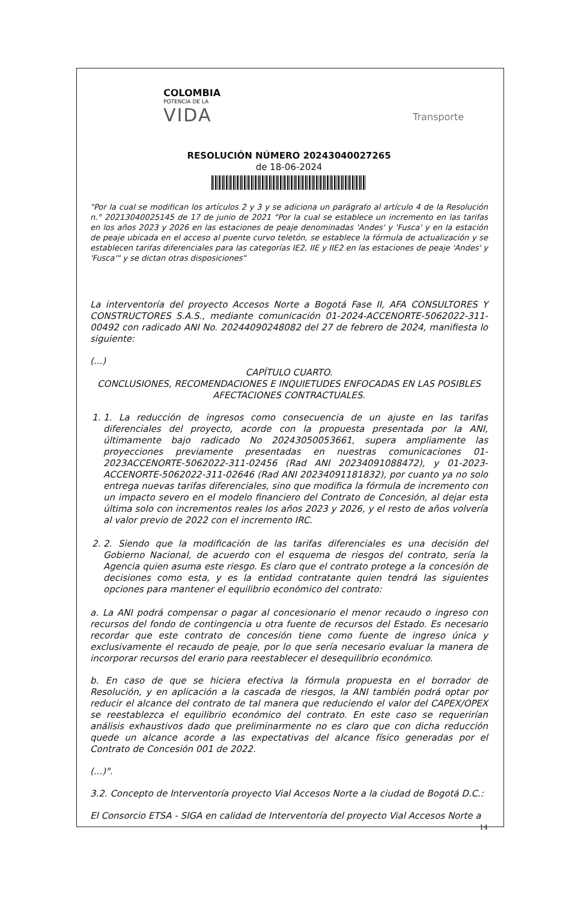COLOMBIA
POTENCIA DE LA
VIDA
Transporte
RESOLUCIÓN NÚMERO 20243040027265
de 18-06-2024
"Por la cual se modifican los artículos 2 y 3 y se adiciona un parágrafo al artículo 4 de la Resolución n.° 20213040025145 de 17 de junio de 2021 "Por la cual se establece un incremento en las tarifas en los años 2023 y 2026 en las estaciones de peaje denominadas 'Andes' y 'Fusca' y en la estación de peaje ubicada en el acceso al puente curvo teletón, se establece la fórmula de actualización y se establecen tarifas diferenciales para las categorías IE2, IIE y IIE2 en las estaciones de peaje 'Andes' y 'Fusca'" y se dictan otras disposiciones"
La interventoría del proyecto Accesos Norte a Bogotá Fase II, AFA CONSULTORES Y CONSTRUCTORES S.A.S., mediante comunicación 01-2024-ACCENORTE-5062022-311-00492 con radicado ANI No. 20244090248082 del 27 de febrero de 2024, manifiesta lo siguiente:
(...)
CAPÍTULO CUARTO.
CONCLUSIONES, RECOMENDACIONES E INQUIETUDES ENFOCADAS EN LAS POSIBLES AFECTACIONES CONTRACTUALES.
1. 1. La reducción de ingresos como consecuencia de un ajuste en las tarifas diferenciales del proyecto, acorde con la propuesta presentada por la ANI, últimamente bajo radicado No 20243050053661, supera ampliamente las proyecciones previamente presentadas en nuestras comunicaciones 01-2023ACCENORTE-5062022-311-02456 (Rad ANI 20234091088472), y 01-2023- ACCENORTE-5062022-311-02646 (Rad ANI 20234091181832), por cuanto ya no solo entrega nuevas tarifas diferenciales, sino que modifica la fórmula de incremento con un impacto severo en el modelo financiero del Contrato de Concesión, al dejar esta última solo con incrementos reales los años 2023 y 2026, y el resto de años volvería al valor previo de 2022 con el incremento IRC.
2. 2. Siendo que la modificación de las tarifas diferenciales es una decisión del Gobierno Nacional, de acuerdo con el esquema de riesgos del contrato, sería la Agencia quien asuma este riesgo. Es claro que el contrato protege a la concesión de decisiones como esta, y es la entidad contratante quien tendrá las siguientes opciones para mantener el equilibrio económico del contrato:
a. La ANI podrá compensar o pagar al concesionario el menor recaudo o ingreso con recursos del fondo de contingencia u otra fuente de recursos del Estado. Es necesario recordar que este contrato de concesión tiene como fuente de ingreso única y exclusivamente el recaudo de peaje, por lo que sería necesario evaluar la manera de incorporar recursos del erario para reestablecer el desequilibrio económico.
b. En caso de que se hiciera efectiva la fórmula propuesta en el borrador de Resolución, y en aplicación a la cascada de riesgos, la ANI también podrá optar por reducir el alcance del contrato de tal manera que reduciendo el valor del CAPEX/OPEX se reestablezca el equilibrio económico del contrato. En este caso se requerirían análisis exhaustivos dado que preliminarmente no es claro que con dicha reducción quede un alcance acorde a las expectativas del alcance físico generadas por el Contrato de Concesión 001 de 2022.
(...)".
3.2. Concepto de Interventoría proyecto Vial Accesos Norte a la ciudad de Bogotá D.C.:
El Consorcio ETSA - SIGA en calidad de Interventoría del proyecto Vial Accesos Norte a
14